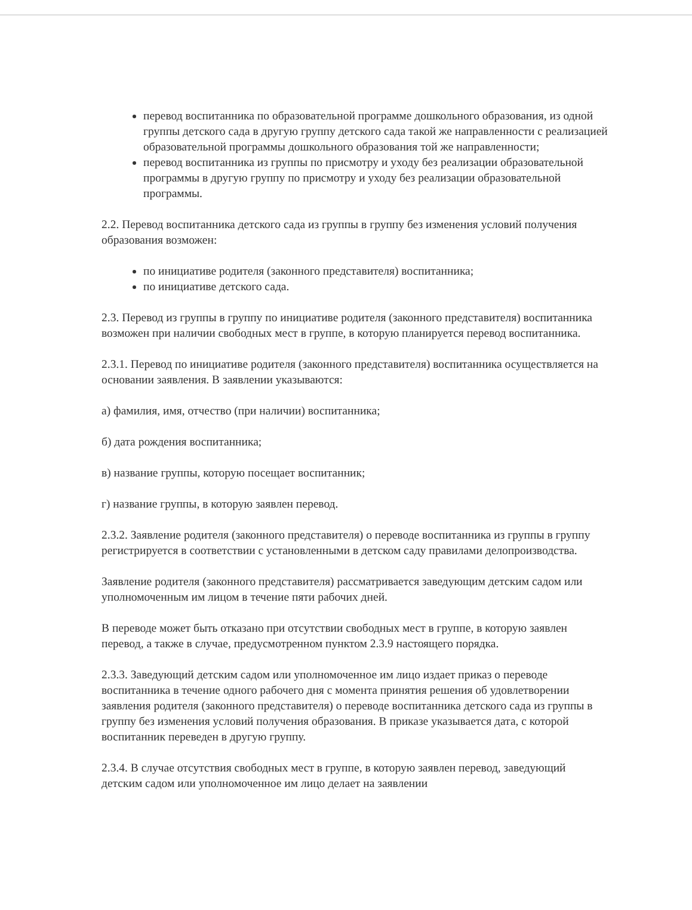перевод воспитанника по образовательной программе дошкольного образования, из одной группы детского сада в другую группу детского сада такой же направленности с реализацией образовательной программы дошкольного образования той же направленности;
перевод воспитанника из группы по присмотру и уходу без реализации образовательной программы в другую группу по присмотру и уходу без реализации образовательной программы.
2.2. Перевод воспитанника детского сада из группы в группу без изменения условий получения образования возможен:
по инициативе родителя (законного представителя) воспитанника;
по инициативе детского сада.
2.3. Перевод из группы в группу по инициативе родителя (законного представителя) воспитанника возможен при наличии свободных мест в группе, в которую планируется перевод воспитанника.
2.3.1. Перевод по инициативе родителя (законного представителя) воспитанника осуществляется на основании заявления. В заявлении указываются:
а) фамилия, имя, отчество (при наличии) воспитанника;
б) дата рождения воспитанника;
в) название группы, которую посещает воспитанник;
г) название группы, в которую заявлен перевод.
2.3.2. Заявление родителя (законного представителя) о переводе воспитанника из группы в группу регистрируется в соответствии с установленными в детском саду правилами делопроизводства.
Заявление родителя (законного представителя) рассматривается заведующим детским садом или уполномоченным им лицом в течение пяти рабочих дней.
В переводе может быть отказано при отсутствии свободных мест в группе, в которую заявлен перевод, а также в случае, предусмотренном пунктом 2.3.9 настоящего порядка.
2.3.3. Заведующий детским садом или уполномоченное им лицо издает приказ о переводе воспитанника в течение одного рабочего дня с момента принятия решения об удовлетворении заявления родителя (законного представителя) о переводе воспитанника детского сада из группы в группу без изменения условий получения образования. В приказе указывается дата, с которой воспитанник переведен в другую группу.
2.3.4. В случае отсутствия свободных мест в группе, в которую заявлен перевод, заведующий детским садом или уполномоченное им лицо делает на заявлении